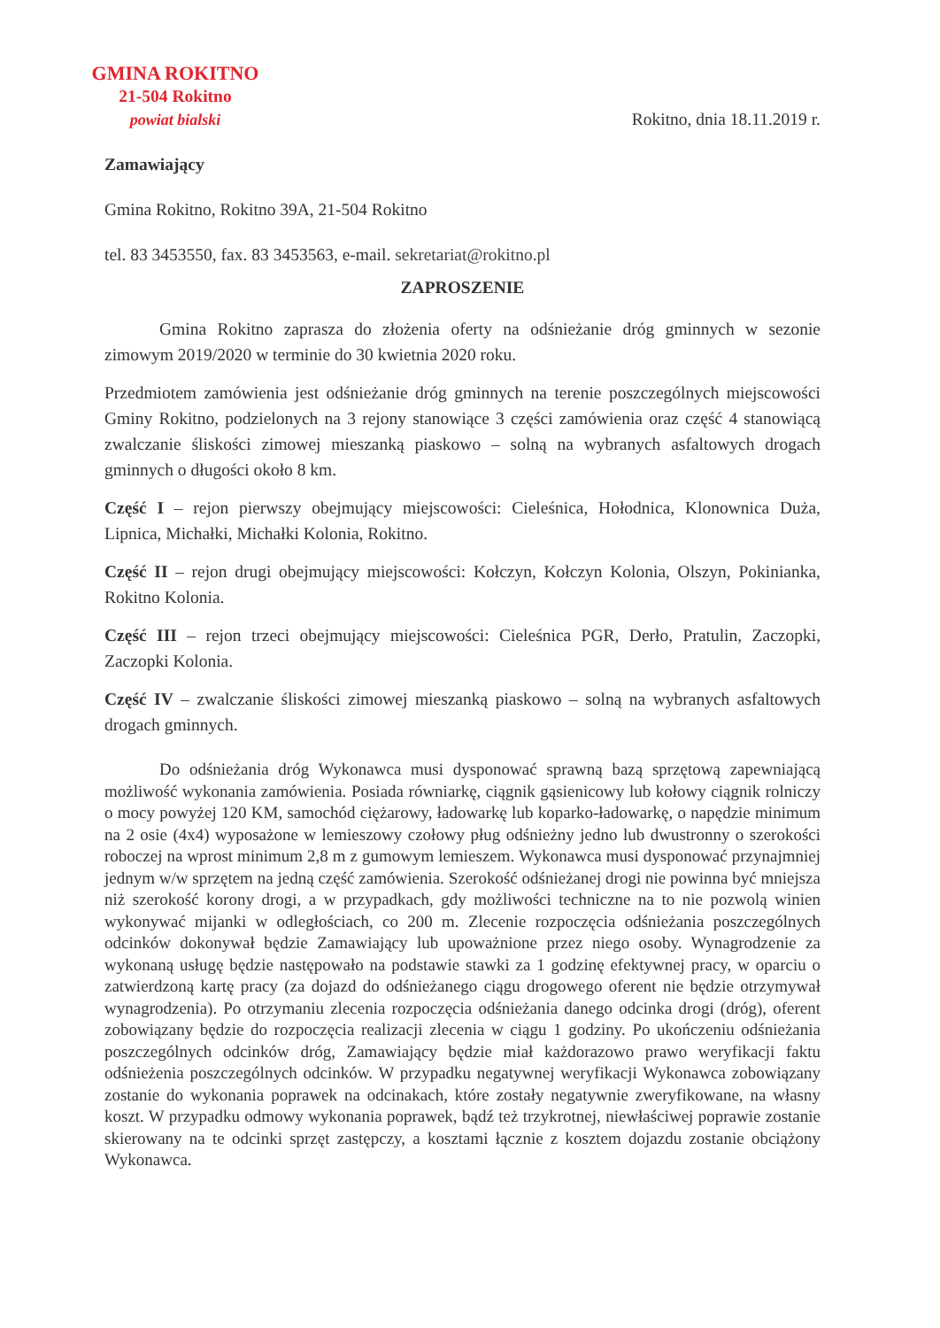GMINA ROKITNO
21-504 Rokitno
powiat bialski
Rokitno, dnia 18.11.2019 r.
Zamawiający
Gmina Rokitno, Rokitno 39A, 21-504 Rokitno
tel. 83 3453550, fax. 83 3453563, e-mail. sekretariat@rokitno.pl
ZAPROSZENIE
Gmina Rokitno zaprasza do złożenia oferty na odśnieżanie dróg gminnych w sezonie zimowym 2019/2020 w terminie do 30 kwietnia 2020 roku.
Przedmiotem zamówienia jest odśnieżanie dróg gminnych na terenie poszczególnych miejscowości Gminy Rokitno, podzielonych na 3 rejony stanowiące 3 części zamówienia oraz część 4 stanowiącą zwalczanie śliskości zimowej mieszanką piaskowo – solną na wybranych asfaltowych drogach gminnych o długości około 8 km.
Część I – rejon pierwszy obejmujący miejscowości: Cieleśnica, Hołodnica, Klonownica Duża, Lipnica, Michałki, Michałki Kolonia, Rokitno.
Część II – rejon drugi obejmujący miejscowości: Kołczyn, Kołczyn Kolonia, Olszyn, Pokinianka, Rokitno Kolonia.
Część III – rejon trzeci obejmujący miejscowości: Cieleśnica PGR, Derło, Pratulin, Zaczopki, Zaczopki Kolonia.
Część IV – zwalczanie śliskości zimowej mieszanką piaskowo – solną na wybranych asfaltowych drogach gminnych.
Do odśnieżania dróg Wykonawca musi dysponować sprawną bazą sprzętową zapewniającą możliwość wykonania zamówienia. Posiada równiarkę, ciągnik gąsienicowy lub kołowy ciągnik rolniczy o mocy powyżej 120 KM, samochód ciężarowy, ładowarkę lub koparko-ładowarkę, o napędzie minimum na 2 osie (4x4) wyposażone w lemieszowy czołowy pług odśnieżny jedno lub dwustronny o szerokości roboczej na wprost minimum 2,8 m z gumowym lemieszem. Wykonawca musi dysponować przynajmniej jednym w/w sprzętem na jedną część zamówienia. Szerokość odśnieżanej drogi nie powinna być mniejsza niż szerokość korony drogi, a w przypadkach, gdy możliwości techniczne na to nie pozwolą winien wykonywać mijanki w odległościach, co 200 m. Zlecenie rozpoczęcia odśnieżania poszczególnych odcinków dokonywał będzie Zamawiający lub upoważnione przez niego osoby. Wynagrodzenie za wykonaną usługę będzie następowało na podstawie stawki za 1 godzinę efektywnej pracy, w oparciu o zatwierdzoną kartę pracy (za dojazd do odśnieżanego ciągu drogowego oferent nie będzie otrzymywał wynagrodzenia). Po otrzymaniu zlecenia rozpoczęcia odśnieżania danego odcinka drogi (dróg), oferent zobowiązany będzie do rozpoczęcia realizacji zlecenia w ciągu 1 godziny. Po ukończeniu odśnieżania poszczególnych odcinków dróg, Zamawiający będzie miał każdorazowo prawo weryfikacji faktu odśnieżenia poszczególnych odcinków. W przypadku negatywnej weryfikacji Wykonawca zobowiązany zostanie do wykonania poprawek na odcinakach, które zostały negatywnie zweryfikowane, na własny koszt. W przypadku odmowy wykonania poprawek, bądź też trzykrotnej, niewłaściwej poprawie zostanie skierowany na te odcinki sprzęt zastępczy, a kosztami łącznie z kosztem dojazdu zostanie obciążony Wykonawca.